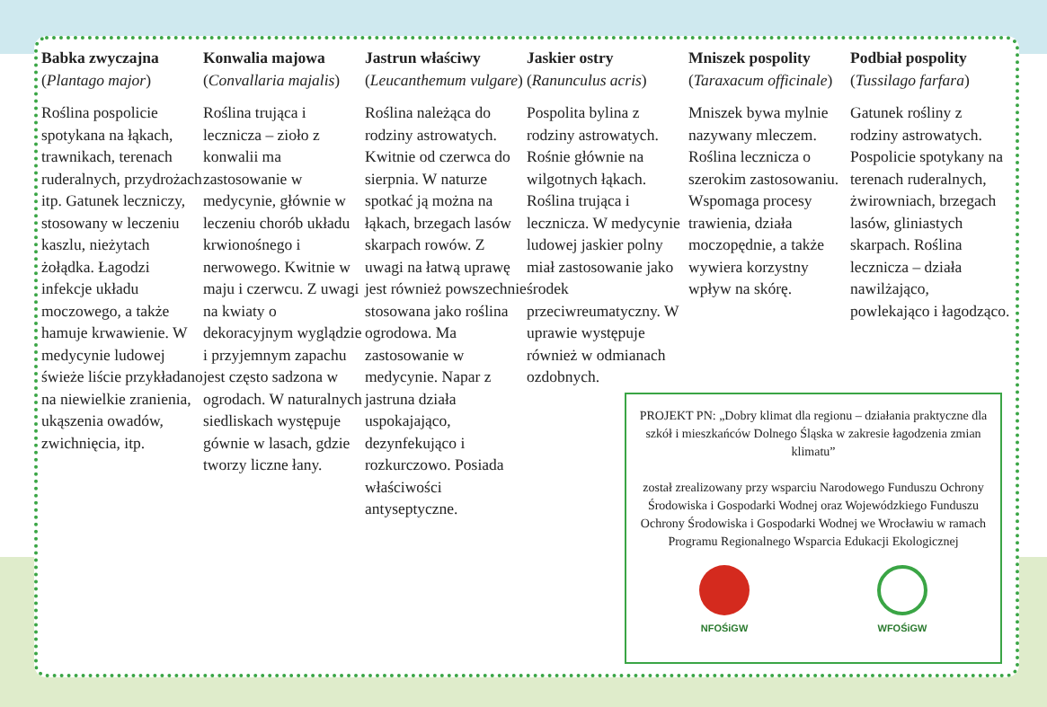Babka zwyczajna
(Plantago major)
Roślina pospolicie spotykana na łąkach, trawnikach, terenach ruderalnych, przydrożach itp. Gatunek leczniczy, stosowany w leczeniu kaszlu, nieżytach żołądka. Łagodzi infekcje układu moczowego, a także hamuje krwawienie. W medycynie ludowej świeże liście przykładano na niewielkie zranienia, ukąszenia owadów, zwichnięcia, itp.
Konwalia majowa
(Convallaria majalis)
Roślina trująca i lecznicza – zioło z konwalii ma zastosowanie w medycynie, głównie w leczeniu chorób układu krwionośnego i nerwowego. Kwitnie w maju i czerwcu. Z uwagi na kwiaty o dekoracyjnym wyglądzie i przyjemnym zapachu jest często sadzona w ogrodach. W naturalnych siedliskach występuje gównie w lasach, gdzie tworzy liczne łany.
Jastrun właściwy
(Leucanthemum vulgare)
Roślina należąca do rodziny astrowatych. Kwitnie od czerwca do sierpnia. W naturze spotkać ją można na łąkach, brzegach lasów skarpach rowów. Z uwagi na łatwą uprawę jest również powszechnie stosowana jako roślina ogrodowa. Ma zastosowanie w medycynie. Napar z jastruna działa uspokajająco, dezynfekująco i rozkurczowo. Posiada właściwości antyseptyczne.
Jaskier ostry
(Ranunculus acris)
Pospolita bylina z rodziny astrowatych. Rośnie głównie na wilgotnych łąkach. Roślina trująca i lecznicza. W medycynie ludowej jaskier polny miał zastosowanie jako środek przeciwreumatyczny. W uprawie występuje również w odmianach ozdobnych.
Mniszek pospolity
(Taraxacum officinale)
Mniszek bywa mylnie nazywany mleczem. Roślina lecznicza o szerokim zastosowaniu. Wspomaga procesy trawienia, działa moczopędnie, a także wywiera korzystny wpływ na skórę.
Podbiał pospolity
(Tussilago farfara)
Gatunek rośliny z rodziny astrowatych. Pospolicie spotykany na terenach ruderalnych, żwirowniach, brzegach lasów, gliniastych skarpach. Roślina lecznicza – działa nawilżająco, powlekająco i łagodząco.
PROJEKT PN: „Dobry klimat dla regionu – działania praktyczne dla szkół i mieszkańców Dolnego Śląska w zakresie łagodzenia zmian klimatu”
został zrealizowany przy wsparciu Narodowego Funduszu Ochrony Środowiska i Gospodarki Wodnej oraz Wojewódzkiego Funduszu Ochrony Środowiska i Gospodarki Wodnej we Wrocławiu w ramach Programu Regionalnego Wsparcia Edukacji Ekologicznej
NFOŚiGW WFOŚiGW